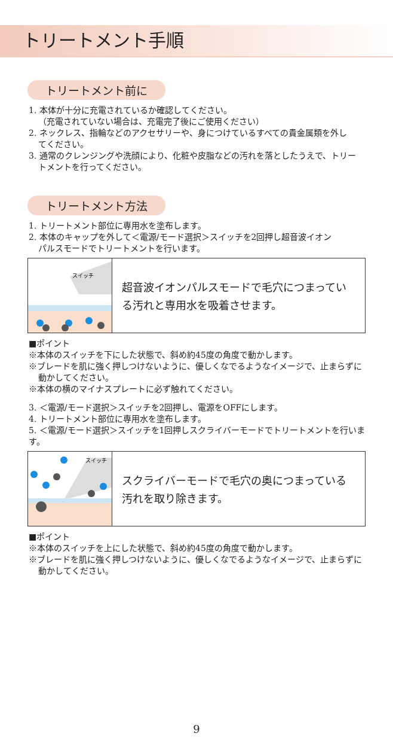トリートメント手順
トリートメント前に
1. 本体が十分に充電されているか確認してください。
（充電されていない場合は、充電完了後にご使用ください）
2. ネックレス、指輪などのアクセサリーや、身につけているすべての貴金属類を外し
てください。
3. 通常のクレンジングや洗顔により、化粧や皮脂などの汚れを落としたうえで、トリー
トメントを行ってください。
トリートメント方法
1. トリートメント部位に専用水を塗布します。
2. 本体のキャップを外して＜電源/モード選択＞スイッチを2回押し超音波イオン
パルスモードでトリートメントを行います。
スイッチ
超音波イオンパルスモードで毛穴につまっている汚れと専用水を吸着させます。
■ポイント
※本体のスイッチを下にした状態で、斜め約45度の角度で動かします。
※ブレードを肌に強く押しつけないように、優しくなでるようなイメージで、止まらずに
動かしてください。
※本体の横のマイナスプレートに必ず触れてください。
3. ＜電源/モード選択＞スイッチを2回押し、電源をOFFにします。
4. トリートメント部位に専用水を塗布します。
5. ＜電源/モード選択＞スイッチを1回押しスクライバーモードでトリートメントを行います。
スイッチ
スクライバーモードで毛穴の奥につまっている汚れを取り除きます。
■ポイント
※本体のスイッチを上にした状態で、斜め約45度の角度で動かします。
※ブレードを肌に強く押しつけないように、優しくなでるようなイメージで、止まらずに
動かしてください。
9